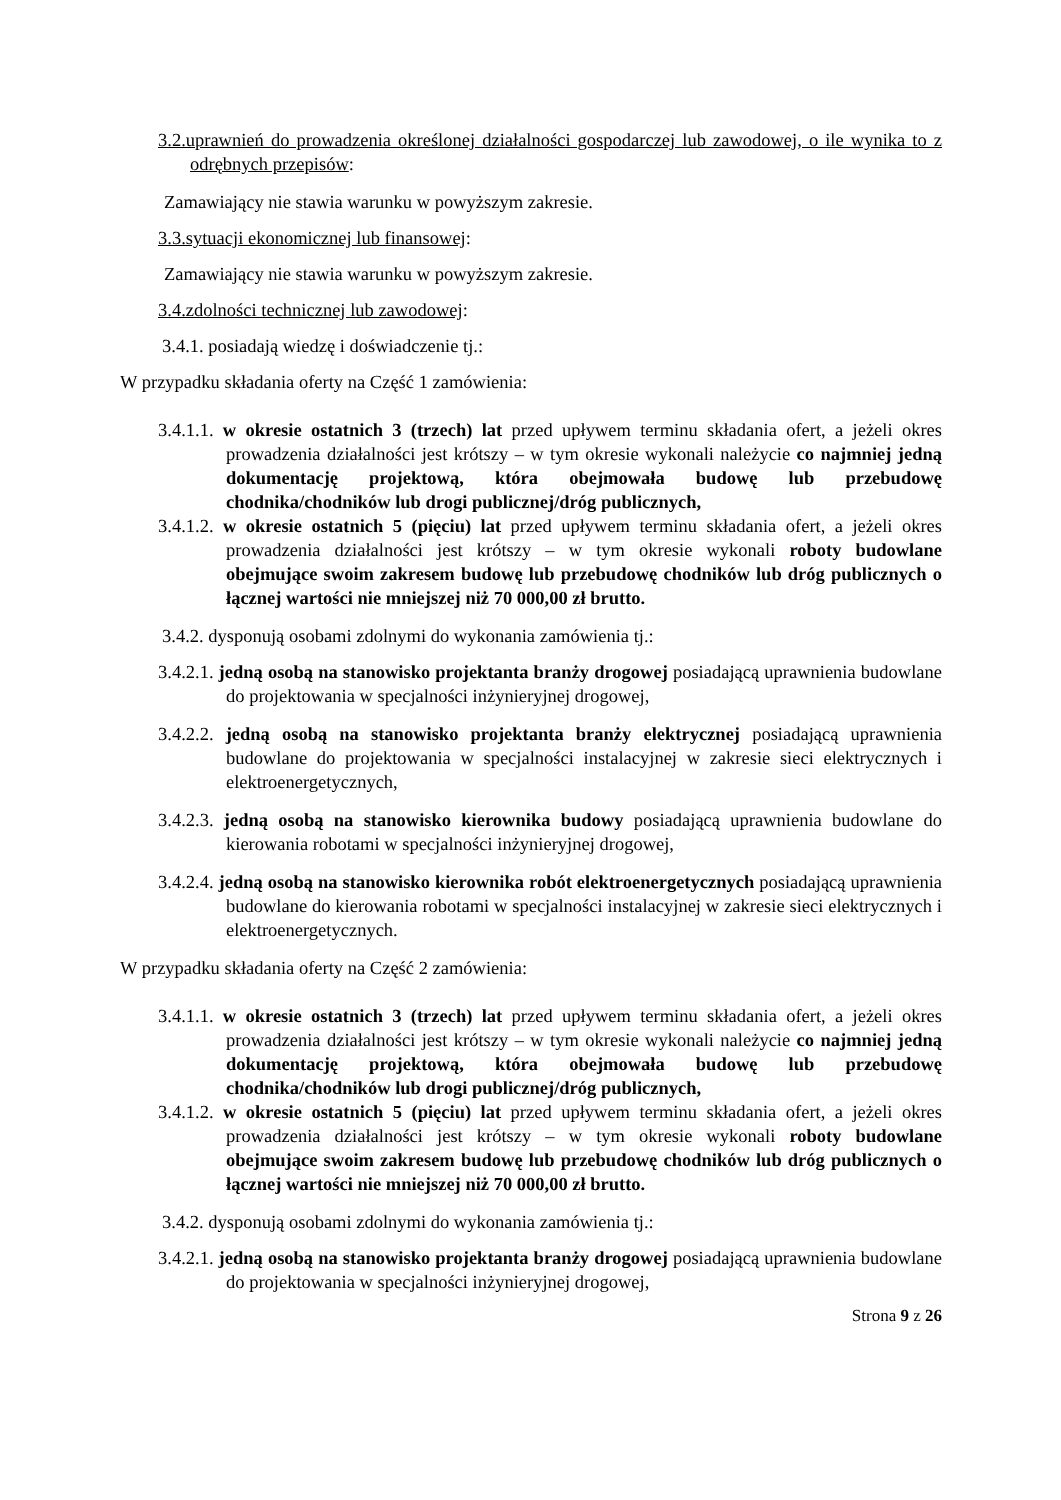3.2.uprawnień do prowadzenia określonej działalności gospodarczej lub zawodowej, o ile wynika to z odrębnych przepisów:
Zamawiający nie stawia warunku w powyższym zakresie.
3.3.sytuacji ekonomicznej lub finansowej:
Zamawiający nie stawia warunku w powyższym zakresie.
3.4.zdolności technicznej lub zawodowej:
3.4.1. posiadają wiedzę i doświadczenie tj.:
W przypadku składania oferty na Część 1 zamówienia:
3.4.1.1. w okresie ostatnich 3 (trzech) lat przed upływem terminu składania ofert, a jeżeli okres prowadzenia działalności jest krótszy – w tym okresie wykonali należycie co najmniej jedną dokumentację projektową, która obejmowała budowę lub przebudowę chodnika/chodników lub drogi publicznej/dróg publicznych,
3.4.1.2. w okresie ostatnich 5 (pięciu) lat przed upływem terminu składania ofert, a jeżeli okres prowadzenia działalności jest krótszy – w tym okresie wykonali roboty budowlane obejmujące swoim zakresem budowę lub przebudowę chodników lub dróg publicznych o łącznej wartości nie mniejszej niż 70 000,00 zł brutto.
3.4.2. dysponują osobami zdolnymi do wykonania zamówienia tj.:
3.4.2.1. jedną osobą na stanowisko projektanta branży drogowej posiadającą uprawnienia budowlane do projektowania w specjalności inżynieryjnej drogowej,
3.4.2.2. jedną osobą na stanowisko projektanta branży elektrycznej posiadającą uprawnienia budowlane do projektowania w specjalności instalacyjnej w zakresie sieci elektrycznych i elektroenergetycznych,
3.4.2.3. jedną osobą na stanowisko kierownika budowy posiadającą uprawnienia budowlane do kierowania robotami w specjalności inżynieryjnej drogowej,
3.4.2.4. jedną osobą na stanowisko kierownika robót elektroenergetycznych posiadającą uprawnienia budowlane do kierowania robotami w specjalności instalacyjnej w zakresie sieci elektrycznych i elektroenergetycznych.
W przypadku składania oferty na Część 2 zamówienia:
3.4.1.1. w okresie ostatnich 3 (trzech) lat przed upływem terminu składania ofert, a jeżeli okres prowadzenia działalności jest krótszy – w tym okresie wykonali należycie co najmniej jedną dokumentację projektową, która obejmowała budowę lub przebudowę chodnika/chodników lub drogi publicznej/dróg publicznych,
3.4.1.2. w okresie ostatnich 5 (pięciu) lat przed upływem terminu składania ofert, a jeżeli okres prowadzenia działalności jest krótszy – w tym okresie wykonali roboty budowlane obejmujące swoim zakresem budowę lub przebudowę chodników lub dróg publicznych o łącznej wartości nie mniejszej niż 70 000,00 zł brutto.
3.4.2. dysponują osobami zdolnymi do wykonania zamówienia tj.:
3.4.2.1. jedną osobą na stanowisko projektanta branży drogowej posiadającą uprawnienia budowlane do projektowania w specjalności inżynieryjnej drogowej,
Strona 9 z 26